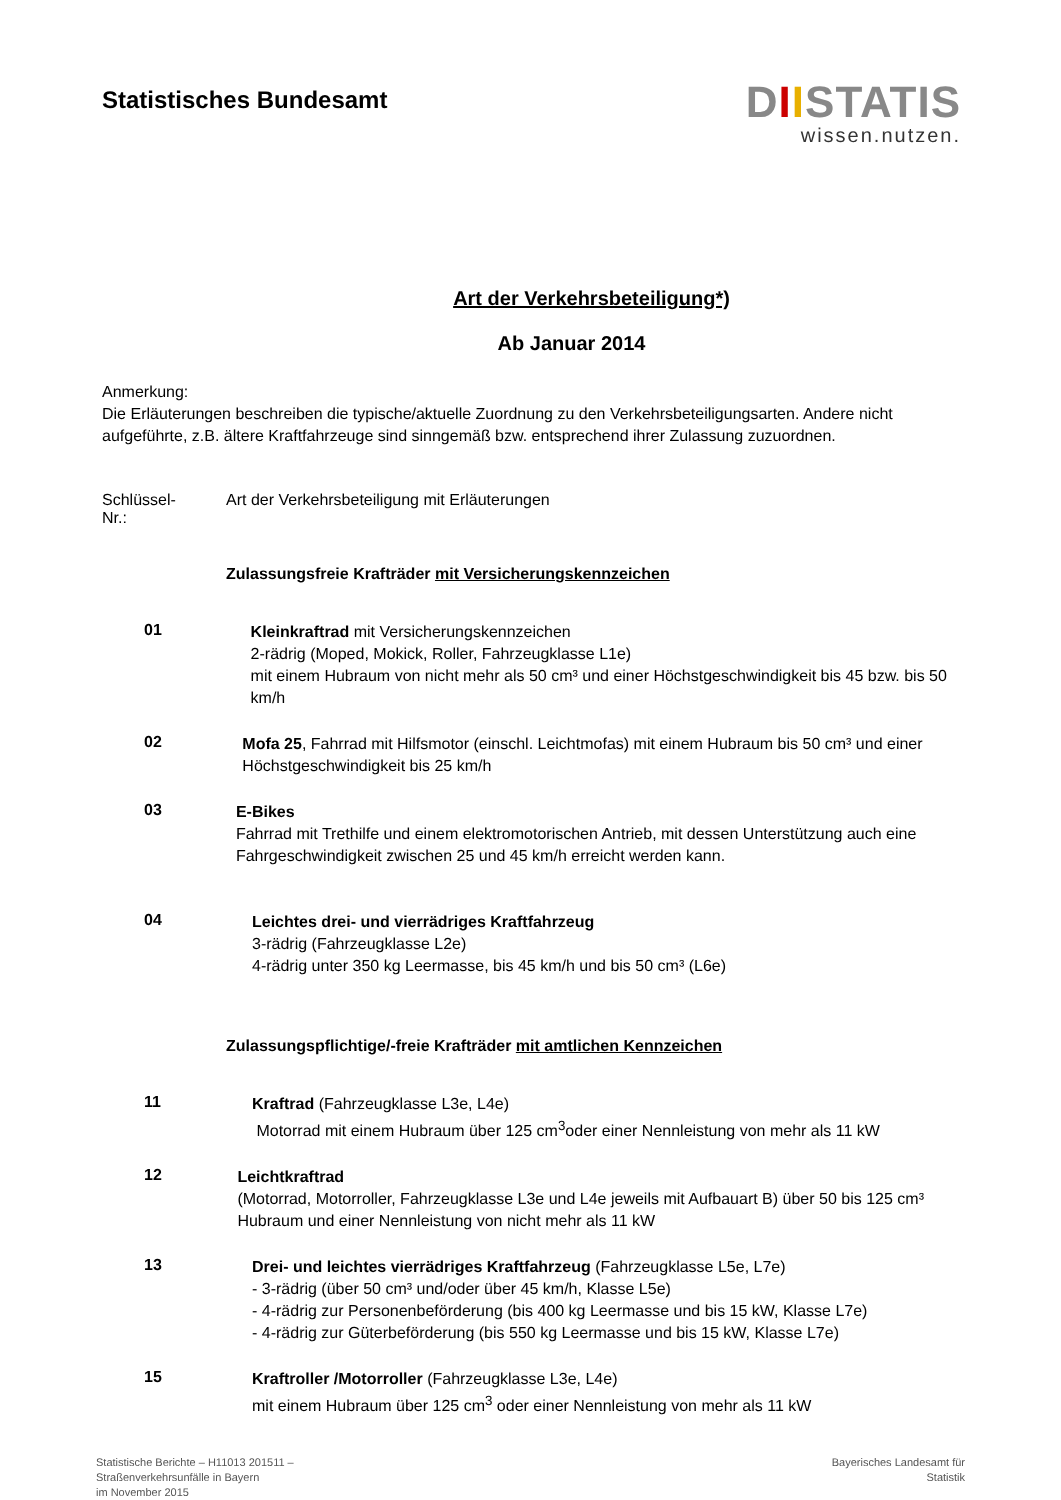Statistisches Bundesamt
DIISTATIS
wissen.nutzen.
Art der Verkehrsbeteiligung*)
Ab Januar 2014
Anmerkung:
Die Erläuterungen beschreiben die typische/aktuelle Zuordnung zu den Verkehrsbeteiligungsarten. Andere nicht aufgeführte, z.B. ältere Kraftfahrzeuge sind sinngemäß bzw. entsprechend ihrer Zulassung zuzuordnen.
Schlüssel-
Nr.:
Art der Verkehrsbeteiligung mit Erläuterungen
Zulassungsfreie Krafträder mit Versicherungskennzeichen
01
Kleinkraftrad mit Versicherungskennzeichen
2-rädrig (Moped, Mokick, Roller, Fahrzeugklasse L1e)
mit einem Hubraum von nicht mehr als 50 cm³ und einer Höchstgeschwindigkeit bis 45 bzw. bis 50 km/h
02
Mofa 25, Fahrrad mit Hilfsmotor (einschl. Leichtmofas) mit einem Hubraum bis 50 cm³ und einer Höchstgeschwindigkeit bis 25 km/h
03
E-Bikes
Fahrrad mit Trethilfe und einem elektromotorischen Antrieb, mit dessen Unterstützung auch eine Fahrgeschwindigkeit zwischen 25 und 45 km/h erreicht werden kann.
04
Leichtes drei- und vierrädriges Kraftfahrzeug
3-rädrig (Fahrzeugklasse L2e)
4-rädrig unter 350 kg Leermasse, bis 45 km/h und bis 50 cm³ (L6e)
Zulassungspflichtige/-freie Krafträder mit amtlichen Kennzeichen
11
Kraftrad (Fahrzeugklasse L3e, L4e)
Motorrad mit einem Hubraum über 125 cm<sup>3</sup>oder einer Nennleistung von mehr als 11 kW
12
Leichtkraftrad
(Motorrad, Motorroller, Fahrzeugklasse L3e und L4e jeweils mit Aufbauart B) über 50 bis 125 cm³ Hubraum und einer Nennleistung von nicht mehr als 11 kW
13
Drei- und leichtes vierrädriges Kraftfahrzeug (Fahrzeugklasse L5e, L7e)
- 3-rädrig (über 50 cm³ und/oder über 45 km/h, Klasse L5e)
- 4-rädrig zur Personenbeförderung (bis 400 kg Leermasse und bis 15 kW, Klasse L7e)
- 4-rädrig zur Güterbeförderung (bis 550 kg Leermasse und bis 15 kW, Klasse L7e)
15
Kraftroller /Motorroller (Fahrzeugklasse L3e, L4e)
mit einem Hubraum über 125 cm<sup>3</sup> oder einer Nennleistung von mehr als 11 kW
Statistische Berichte – H11013 201511 –
Straßenverkehrsunfälle in Bayern
im November 2015
Bayerisches Landesamt für
Statistik